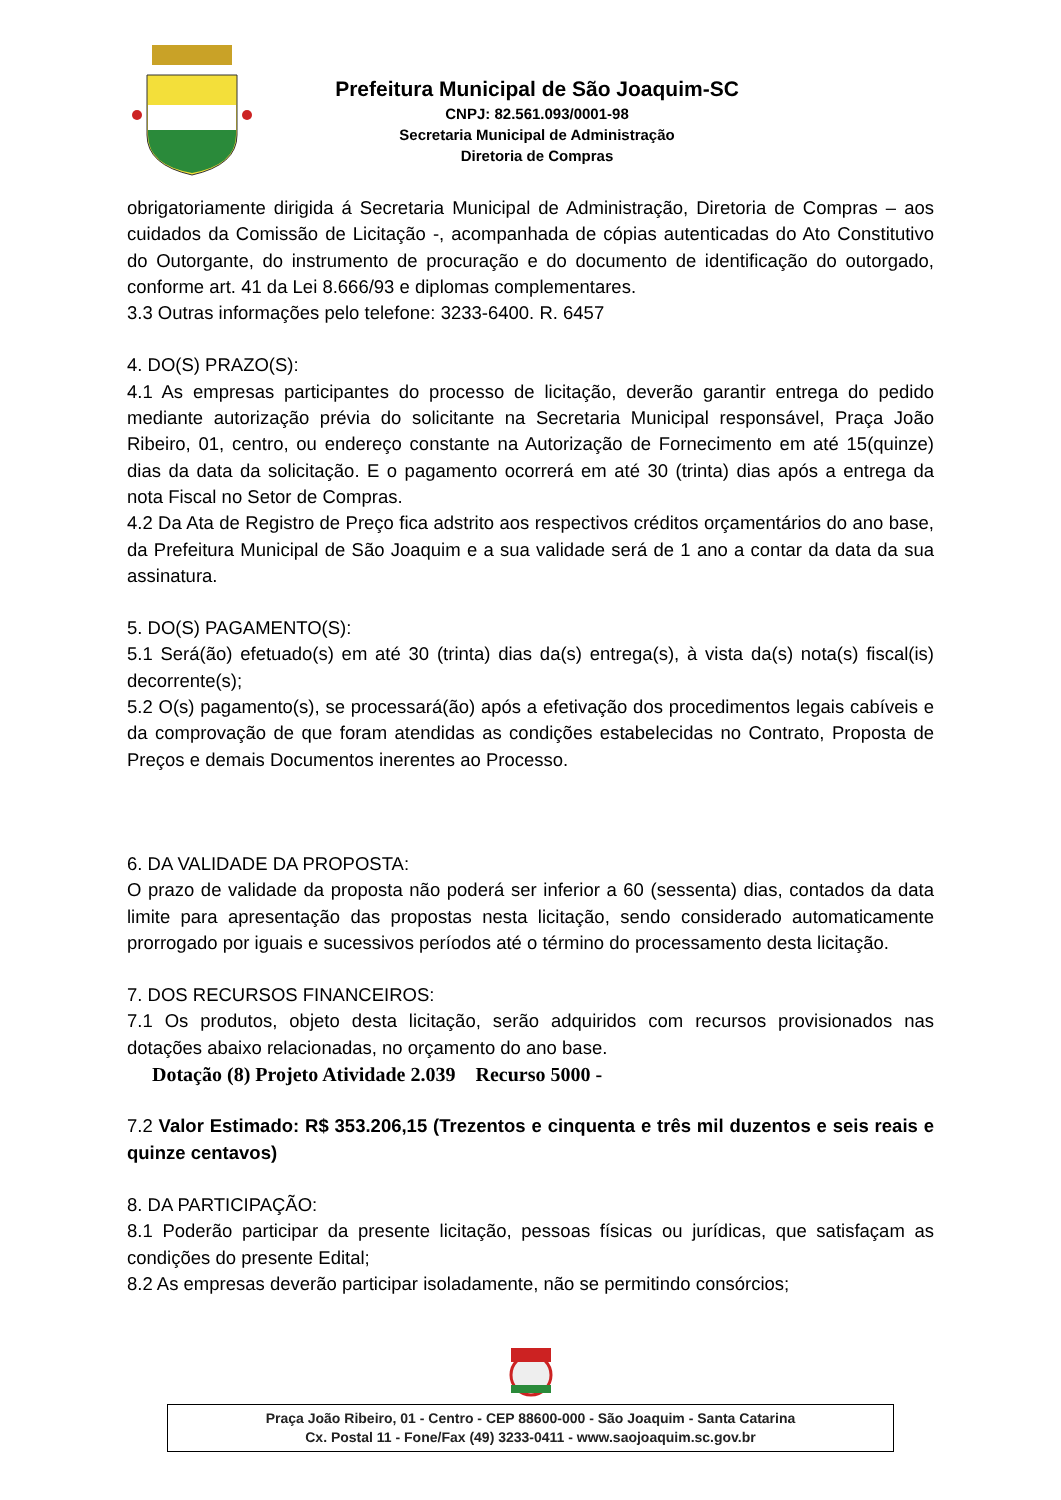Prefeitura Municipal de São Joaquim-SC
CNPJ: 82.561.093/0001-98
Secretaria Municipal de Administração
Diretoria de Compras
obrigatoriamente dirigida á Secretaria Municipal de Administração, Diretoria de Compras – aos cuidados da Comissão de Licitação -, acompanhada de cópias autenticadas do Ato Constitutivo do Outorgante, do instrumento de procuração e do documento de identificação do outorgado, conforme art. 41 da Lei 8.666/93 e diplomas complementares.
3.3 Outras informações pelo telefone: 3233-6400. R. 6457
4. DO(S) PRAZO(S):
4.1 As empresas participantes do processo de licitação, deverão garantir entrega do pedido mediante autorização prévia do solicitante na Secretaria Municipal responsável, Praça João Ribeiro, 01, centro, ou endereço constante na Autorização de Fornecimento em até 15(quinze) dias da data da solicitação. E o pagamento ocorrerá em até 30 (trinta) dias após a entrega da nota Fiscal no Setor de Compras.
4.2 Da Ata de Registro de Preço fica adstrito aos respectivos créditos orçamentários do ano base, da Prefeitura Municipal de São Joaquim e a sua validade será de 1 ano a contar da data da sua assinatura.
5. DO(S) PAGAMENTO(S):
5.1 Será(ão) efetuado(s) em até 30 (trinta) dias da(s) entrega(s), à vista da(s) nota(s) fiscal(is) decorrente(s);
5.2 O(s) pagamento(s), se processará(ão) após a efetivação dos procedimentos legais cabíveis e da comprovação de que foram atendidas as condições estabelecidas no Contrato, Proposta de Preços e demais Documentos inerentes ao Processo.
6. DA VALIDADE DA PROPOSTA:
O prazo de validade da proposta não poderá ser inferior a 60 (sessenta) dias, contados da data limite para apresentação das propostas nesta licitação, sendo considerado automaticamente prorrogado por iguais e sucessivos períodos até o término do processamento desta licitação.
7. DOS RECURSOS FINANCEIROS:
7.1 Os produtos, objeto desta licitação, serão adquiridos com recursos provisionados nas dotações abaixo relacionadas, no orçamento do ano base.
Dotação (8) Projeto Atividade 2.039 Recurso 5000 -
7.2 Valor Estimado: R$ 353.206,15 (Trezentos e cinquenta e três mil duzentos e seis reais e quinze centavos)
8. DA PARTICIPAÇÃO:
8.1 Poderão participar da presente licitação, pessoas físicas ou jurídicas, que satisfaçam as condições do presente Edital;
8.2 As empresas deverão participar isoladamente, não se permitindo consórcios;
Praça João Ribeiro, 01 - Centro - CEP 88600-000 - São Joaquim - Santa Catarina
Cx. Postal 11 - Fone/Fax (49) 3233-0411 - www.saojoaquim.sc.gov.br